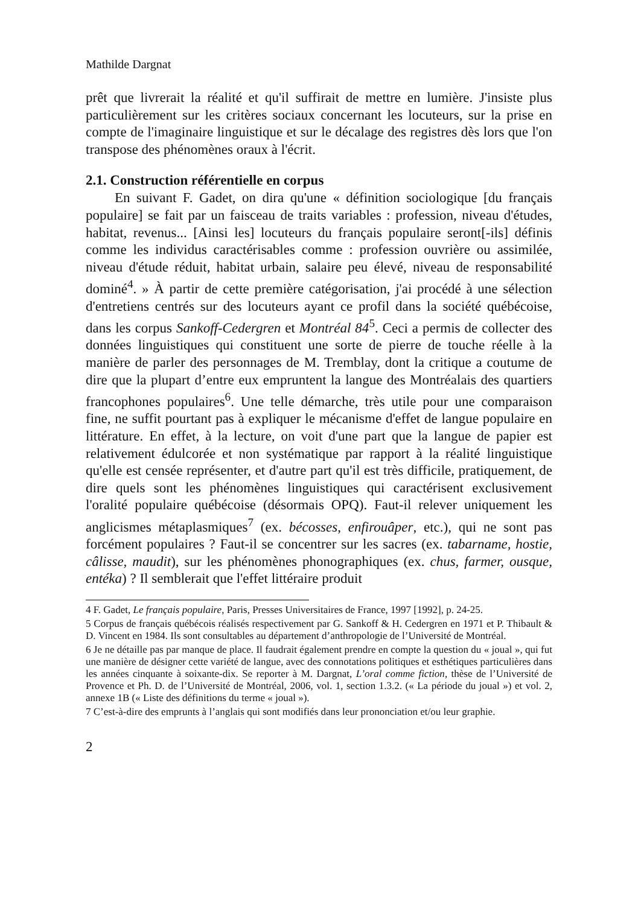Mathilde Dargnat
prêt que livrerait la réalité et qu'il suffirait de mettre en lumière. J'insiste plus particulièrement sur les critères sociaux concernant les locuteurs, sur la prise en compte de l'imaginaire linguistique et sur le décalage des registres dès lors que l'on transpose des phénomènes oraux à l'écrit.
2.1. Construction référentielle en corpus
En suivant F. Gadet, on dira qu'une « définition sociologique [du français populaire] se fait par un faisceau de traits variables : profession, niveau d'études, habitat, revenus... [Ainsi les] locuteurs du français populaire seront[-ils] définis comme les individus caractérisables comme : profession ouvrière ou assimilée, niveau d'étude réduit, habitat urbain, salaire peu élevé, niveau de responsabilité dominé<sup>4</sup>. » À partir de cette première catégorisation, j'ai procédé à une sélection d'entretiens centrés sur des locuteurs ayant ce profil dans la société québécoise, dans les corpus Sankoff-Cedergren et Montréal 84<sup>5</sup>. Ceci a permis de collecter des données linguistiques qui constituent une sorte de pierre de touche réelle à la manière de parler des personnages de M. Tremblay, dont la critique a coutume de dire que la plupart d’entre eux empruntent la langue des Montréalais des quartiers francophones populaires<sup>6</sup>. Une telle démarche, très utile pour une comparaison fine, ne suffit pourtant pas à expliquer le mécanisme d'effet de langue populaire en littérature. En effet, à la lecture, on voit d'une part que la langue de papier est relativement édulcorée et non systématique par rapport à la réalité linguistique qu'elle est censée représenter, et d'autre part qu'il est très difficile, pratiquement, de dire quels sont les phénomènes linguistiques qui caractérisent exclusivement l'oralité populaire québécoise (désormais OPQ). Faut-il relever uniquement les anglicismes métaplasmiques<sup>7</sup> (ex. bécosses, enfirouâper, etc.), qui ne sont pas forcément populaires ? Faut-il se concentrer sur les sacres (ex. tabarname, hostie, câlisse, maudit), sur les phénomènes phonographiques (ex. chus, farmer, ousque, entéka) ? Il semblerait que l'effet littéraire produit
4 F. Gadet, Le français populaire, Paris, Presses Universitaires de France, 1997 [1992], p. 24-25.
5 Corpus de français québécois réalisés respectivement par G. Sankoff & H. Cedergren en 1971 et P. Thibault & D. Vincent en 1984. Ils sont consultables au département d’anthropologie de l’Université de Montréal.
6 Je ne détaille pas par manque de place. Il faudrait également prendre en compte la question du « joual », qui fut une manière de désigner cette variété de langue, avec des connotations politiques et esthétiques particulières dans les années cinquante à soixante-dix. Se reporter à M. Dargnat, L’oral comme fiction, thèse de l’Université de Provence et Ph. D. de l’Université de Montréal, 2006, vol. 1, section 1.3.2. (« La période du joual ») et vol. 2, annexe 1B (« Liste des définitions du terme « joual »).
7 C’est-à-dire des emprunts à l’anglais qui sont modifiés dans leur prononciation et/ou leur graphie.
2